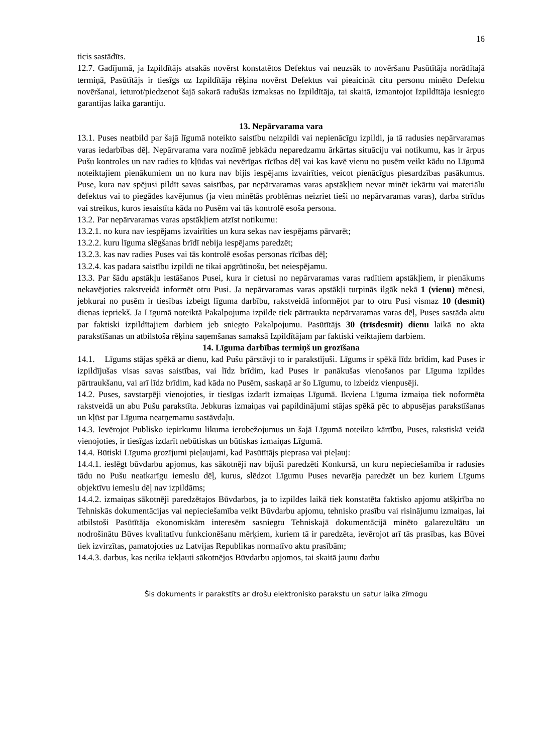16
ticis sastādīts.
12.7. Gadījumā, ja Izpildītājs atsakās novērst konstatētos Defektus vai neuzsāk to novēršanu Pasūtītāja norādītajā termiņā, Pasūtītājs ir tiesīgs uz Izpildītāja rēķina novērst Defektus vai pieaicināt citu personu minēto Defektu novēršanai, ieturot/piedzenot šajā sakarā radušās izmaksas no Izpildītāja, tai skaitā, izmantojot Izpildītāja iesniegto garantijas laika garantiju.
13. Nepārvarama vara
13.1. Puses neatbild par šajā līgumā noteikto saistību neizpildi vai nepienācīgu izpildi, ja tā radusies nepārvaramas varas iedarbības dēļ. Nepārvarama vara nozīmē jebkādu neparedzamu ārkārtas situāciju vai notikumu, kas ir ārpus Pušu kontroles un nav radies to kļūdas vai nevērīgas rīcības dēļ vai kas kavē vienu no pusēm veikt kādu no Līgumā noteiktajiem pienākumiem un no kura nav bijis iespējams izvairīties, veicot pienācīgus piesardzības pasākumus. Puse, kura nav spējusi pildīt savas saistības, par nepārvaramas varas apstākļiem nevar minēt iekārtu vai materiālu defektus vai to piegādes kavējumus (ja vien minētās problēmas neizriet tieši no nepārvaramas varas), darba strīdus vai streikus, kuros iesaistīta kāda no Pusēm vai tās kontrolē esoša persona.
13.2. Par nepārvaramas varas apstākļiem atzīst notikumu:
13.2.1. no kura nav iespējams izvairīties un kura sekas nav iespējams pārvarēt;
13.2.2. kuru līguma slēgšanas brīdī nebija iespējams paredzēt;
13.2.3. kas nav radies Puses vai tās kontrolē esošas personas rīcības dēļ;
13.2.4. kas padara saistību izpildi ne tikai apgrūtinošu, bet neiespējamu.
13.3. Par šādu apstākļu iestāšanos Pusei, kura ir cietusi no nepārvaramas varas radītiem apstākļiem, ir pienākums nekavējoties rakstveidā informēt otru Pusi. Ja nepārvaramas varas apstākļi turpinās ilgāk nekā 1 (vienu) mēnesi, jebkurai no pusēm ir tiesības izbeigt līguma darbību, rakstveidā informējot par to otru Pusi vismaz 10 (desmit) dienas iepriekš. Ja Līgumā noteiktā Pakalpojuma izpilde tiek pārtraukta nepārvaramas varas dēļ, Puses sastāda aktu par faktiski izpildītajiem darbiem jeb sniegto Pakalpojumu. Pasūtītājs 30 (trīsdesmit) dienu laikā no akta parakstīšanas un atbilstoša rēķina saņemšanas samaksā Izpildītājam par faktiski veiktajiem darbiem.
14. Līguma darbības termiņš un grozīšana
14.1. Līgums stājas spēkā ar dienu, kad Pušu pārstāvji to ir parakstījuši. Līgums ir spēkā līdz brīdim, kad Puses ir izpildījušas visas savas saistības, vai līdz brīdim, kad Puses ir panākušas vienošanos par Līguma izpildes pārtraukšanu, vai arī līdz brīdim, kad kāda no Pusēm, saskaņā ar šo Līgumu, to izbeidz vienpusēji.
14.2. Puses, savstarpēji vienojoties, ir tiesīgas izdarīt izmaiņas Līgumā. Ikviena Līguma izmaiņa tiek noformēta rakstveidā un abu Pušu parakstīta. Jebkuras izmaiņas vai papildinājumi stājas spēkā pēc to abpusējas parakstīšanas un kļūst par Līguma neatņemamu sastāvdaļu.
14.3. Ievērojot Publisko iepirkumu likuma ierobežojumus un šajā Līgumā noteikto kārtību, Puses, rakstiskā veidā vienojoties, ir tiesīgas izdarīt nebūtiskas un būtiskas izmaiņas Līgumā.
14.4. Būtiski Līguma grozījumi pieļaujami, kad Pasūtītājs pieprasa vai pieļauj:
14.4.1. ieslēgt būvdarbu apjomus, kas sākotnēji nav bijuši paredzēti Konkursā, un kuru nepieciešamība ir radusies tādu no Pušu neatkarīgu iemeslu dēļ, kurus, slēdzot Līgumu Puses nevarēja paredzēt un bez kuriem Līgums objektīvu iemeslu dēļ nav izpildāms;
14.4.2. izmaiņas sākotnēji paredzētajos Būvdarbos, ja to izpildes laikā tiek konstatēta faktisko apjomu atšķirība no Tehniskās dokumentācijas vai nepieciešamība veikt Būvdarbu apjomu, tehnisko prasību vai risinājumu izmaiņas, lai atbilstoši Pasūtītāja ekonomiskām interesēm sasniegtu Tehniskajā dokumentācijā minēto galarezultātu un nodrošinātu Būves kvalitatīvu funkcionēšanu mērķiem, kuriem tā ir paredzēta, ievērojot arī tās prasības, kas Būvei tiek izvirzītas, pamatojoties uz Latvijas Republikas normatīvo aktu prasībām;
14.4.3. darbus, kas netika iekļauti sākotnējos Būvdarbu apjomos, tai skaitā jaunu darbu
Šis dokuments ir parakstīts ar drošu elektronisko parakstu un satur laika zīmogu